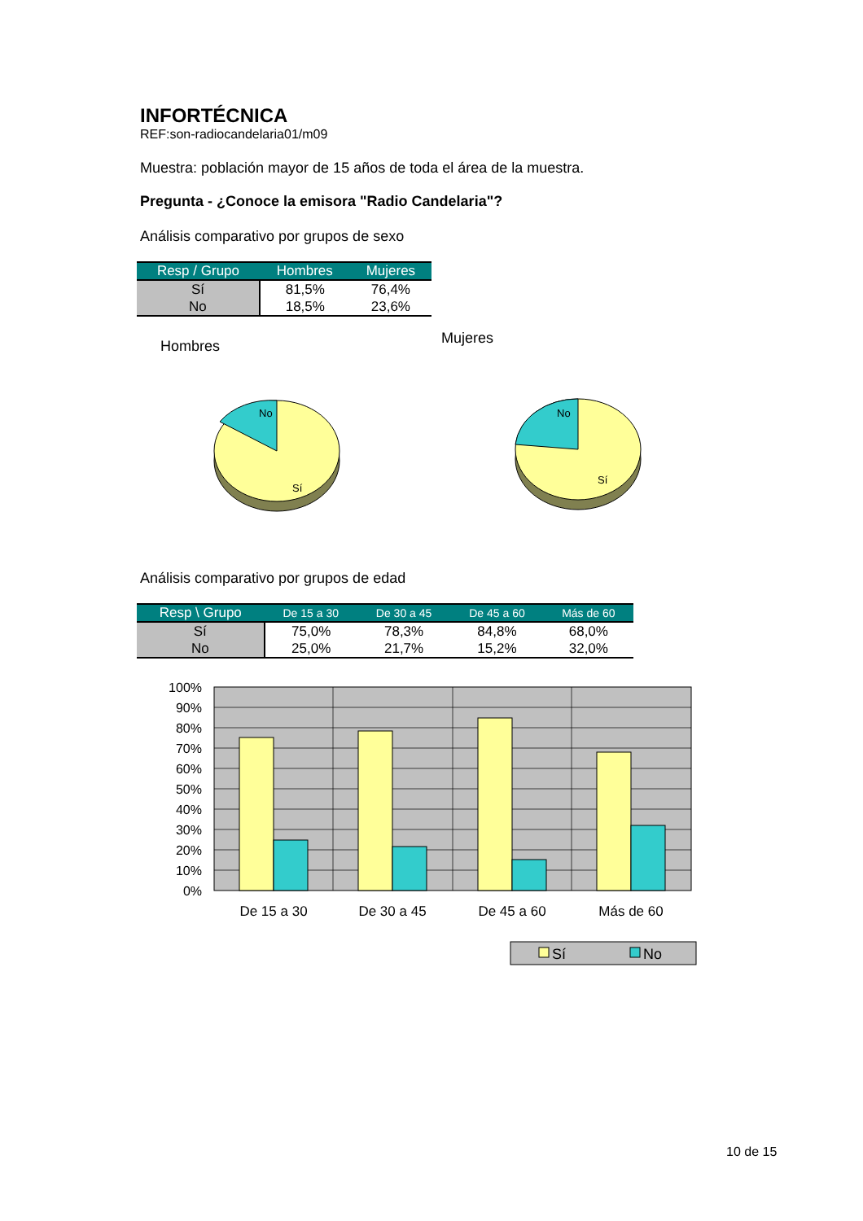INFORTÉCNICA
REF:son-radiocandelaria01/m09
Muestra: población mayor de 15 años de toda el área de la muestra.
Pregunta - ¿Conoce la emisora "Radio Candelaria"?
Análisis comparativo por grupos de sexo
| Resp / Grupo | Hombres | Mujeres |
| --- | --- | --- |
| Sí | 81,5% | 76,4% |
| No | 18,5% | 23,6% |
Hombres
Mujeres
No
Sí
No
Sí
Análisis comparativo por grupos de edad
| Resp \ Grupo | De 15 a 30 | De 30 a 45 | De 45 a 60 | Más de 60 |
| --- | --- | --- | --- | --- |
| Sí | 75,0% | 78,3% | 84,8% | 68,0% |
| No | 25,0% | 21,7% | 15,2% | 32,0% |
100%
90%
80%
70%
60%
50%
40%
30%
20%
10%
0%
De 15 a 30
De 30 a 45
De 45 a 60
Más de 60
Sí
No
10 de 15